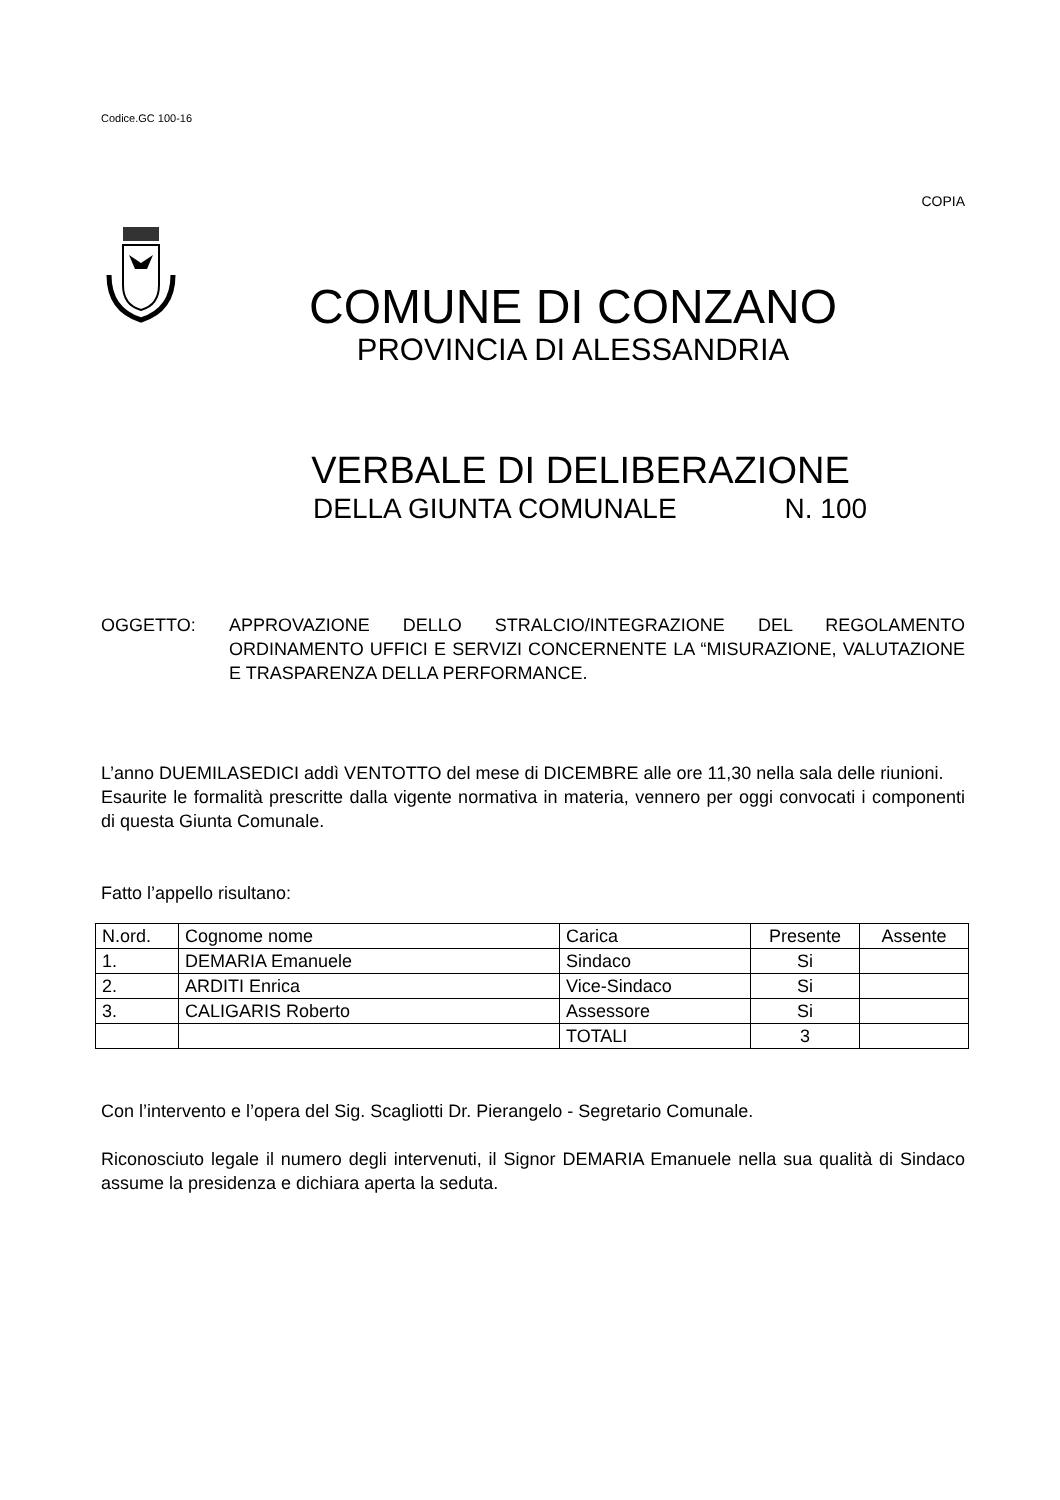Codice.GC 100-16
COPIA
COMUNE DI CONZANO
PROVINCIA DI ALESSANDRIA
VERBALE DI DELIBERAZIONE
DELLA GIUNTA COMUNALE N. 100
OGGETTO: APPROVAZIONE DELLO STRALCIO/INTEGRAZIONE DEL REGOLAMENTO ORDINAMENTO UFFICI E SERVIZI CONCERNENTE LA “MISURAZIONE, VALUTAZIONE E TRASPARENZA DELLA PERFORMANCE.
L’anno DUEMILASEDICI addì VENTOTTO del mese di DICEMBRE alle ore 11,30 nella sala delle riunioni.
Esaurite le formalità prescritte dalla vigente normativa in materia, vennero per oggi convocati i componenti di questa Giunta Comunale.
Fatto l’appello risultano:
| N.ord. | Cognome nome | Carica | Presente | Assente |
| 1. | DEMARIA Emanuele | Sindaco | Si | |
| 2. | ARDITI Enrica | Vice-Sindaco | Si | |
| 3. | CALIGARIS Roberto | Assessore | Si | |
| | | TOTALI | 3 | |
Con l’intervento e l’opera del Sig. Scagliotti Dr. Pierangelo - Segretario Comunale.
Riconosciuto legale il numero degli intervenuti, il Signor DEMARIA Emanuele nella sua qualità di Sindaco assume la presidenza e dichiara aperta la seduta.